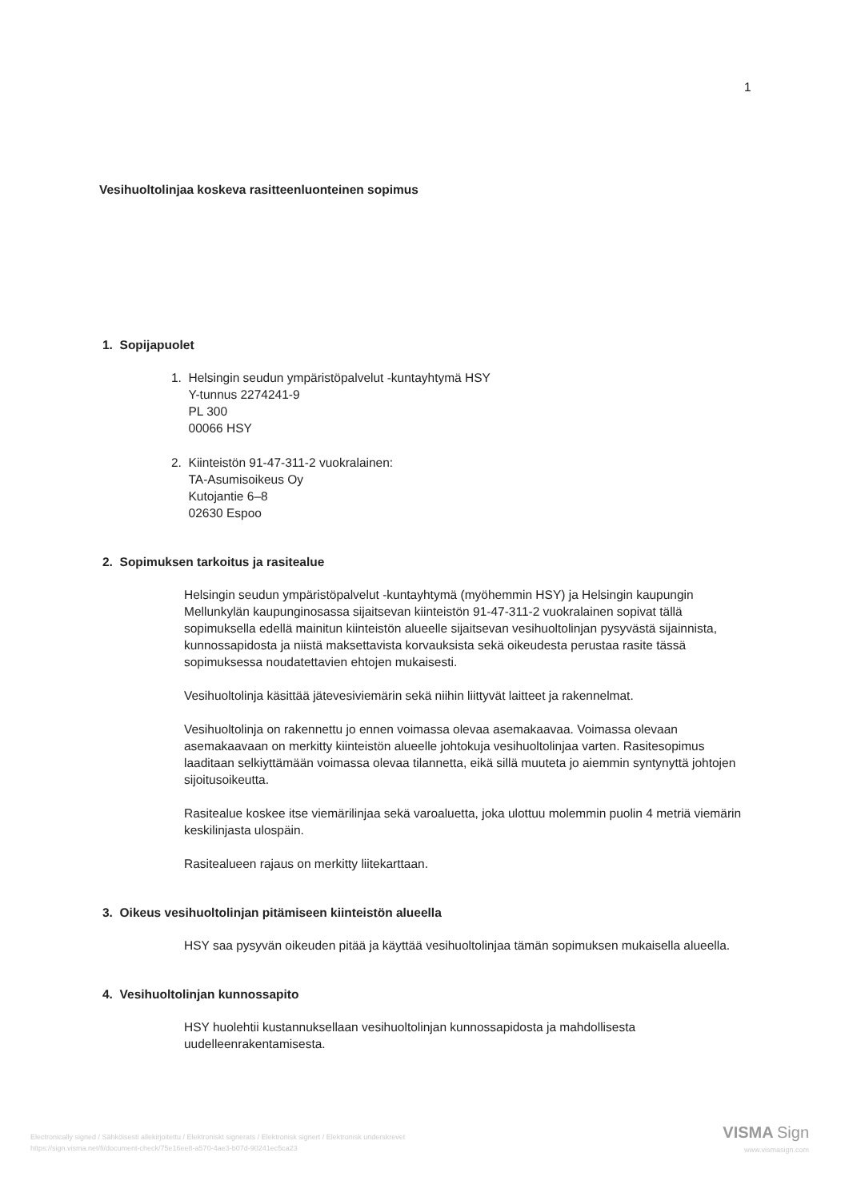1
Vesihuoltolinjaa koskeva rasitteenluonteinen sopimus
1. Sopijapuolet
1. Helsingin seudun ympäristöpalvelut -kuntayhtymä HSY
Y-tunnus 2274241-9
PL 300
00066 HSY
2. Kiinteistön 91-47-311-2 vuokralainen:
TA-Asumisoikeus Oy
Kutojantie 6–8
02630 Espoo
2. Sopimuksen tarkoitus ja rasitealue
Helsingin seudun ympäristöpalvelut -kuntayhtymä (myöhemmin HSY) ja Helsingin kaupungin Mellunkylän kaupunginosassa sijaitsevan kiinteistön 91-47-311-2 vuokralainen sopivat tällä sopimuksella edellä mainitun kiinteistön alueelle sijaitsevan vesihuoltolinjan pysyvästä sijainnista, kunnossapidosta ja niistä maksettavista korvauksista sekä oikeudesta perustaa rasite tässä sopimuksessa noudatettavien ehtojen mukaisesti.
Vesihuoltolinja käsittää jätevesiviemärin sekä niihin liittyvät laitteet ja rakennelmat.
Vesihuoltolinja on rakennettu jo ennen voimassa olevaa asemakaavaa. Voimassa olevaan asemakaavaan on merkitty kiinteistön alueelle johtokuja vesihuoltolinjaa varten. Rasitesopimus laaditaan selkiyttämään voimassa olevaa tilannetta, eikä sillä muuteta jo aiemmin syntynyttä johtojen sijoitusoikeutta.
Rasitealue koskee itse viemärilinjaa sekä varoaluetta, joka ulottuu molemmin puolin 4 metriä viemärin keskilinjasta ulospäin.
Rasitealueen rajaus on merkitty liitekarttaan.
3. Oikeus vesihuoltolinjan pitämiseen kiinteistön alueella
HSY saa pysyvän oikeuden pitää ja käyttää vesihuoltolinjaa tämän sopimuksen mukaisella alueella.
4. Vesihuoltolinjan kunnossapito
HSY huolehtii kustannuksellaan vesihuoltolinjan kunnossapidosta ja mahdollisesta uudelleenrakentamisesta.
Electronically signed / Sähköisesti allekirjoitettu / Elektroniskt signerats / Elektronisk signert / Elektronisk underskrevet
https://sign.visma.net/fi/document-check/75e16ee8-a570-4ae3-b07d-90241ec5ca23
VISMA Sign
www.vismasign.com